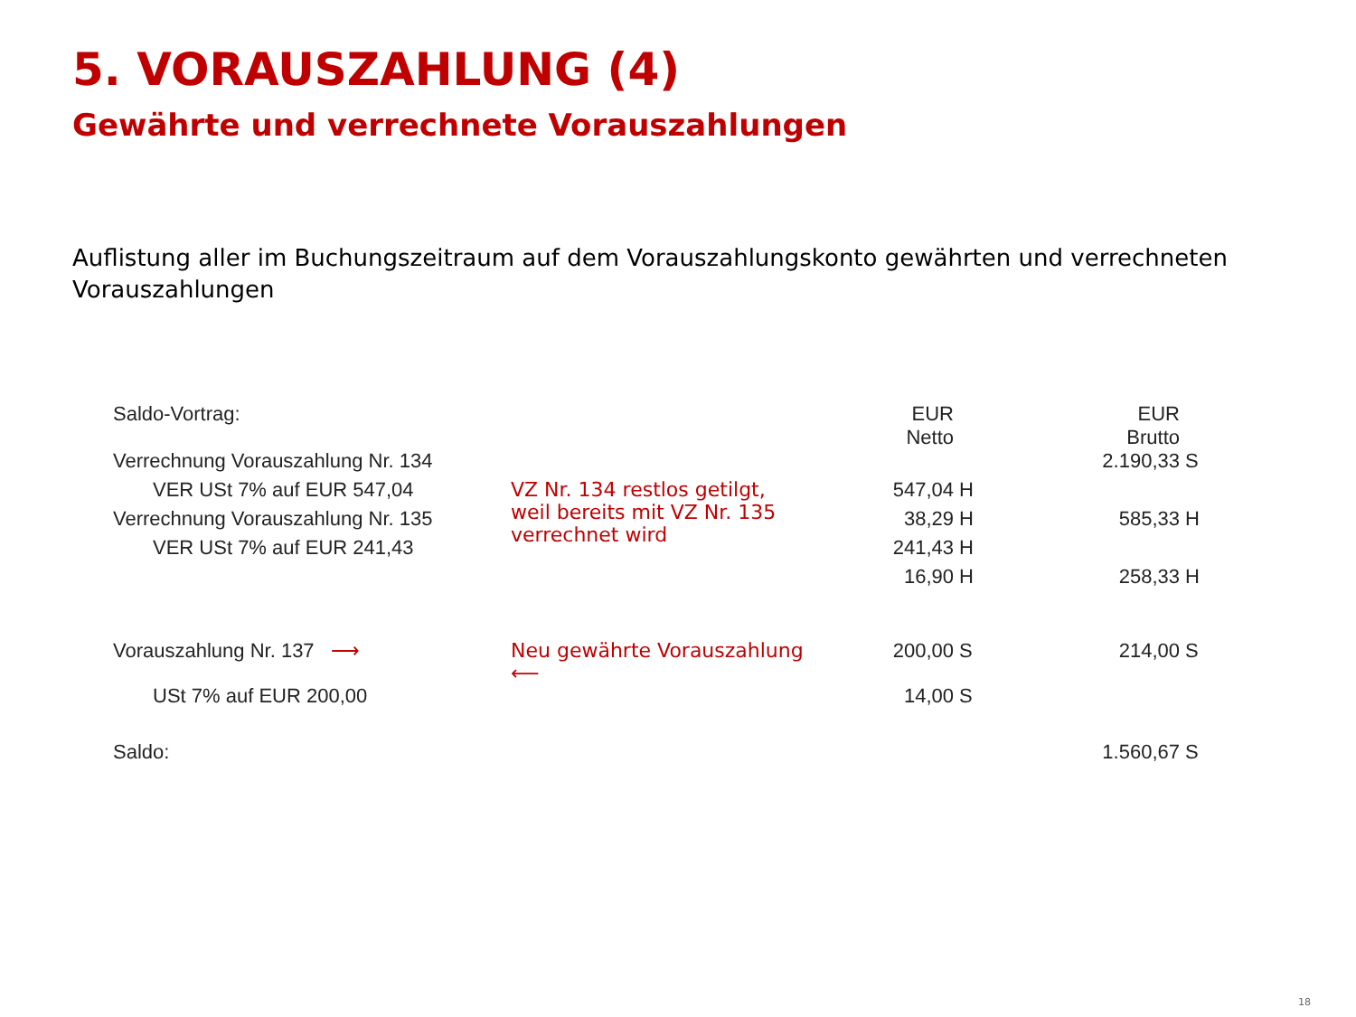5. VORAUSZAHLUNG (4)
Gewährte und verrechnete Vorauszahlungen
Auflistung aller im Buchungszeitraum auf dem Vorauszahlungskonto gewährten und verrechneten Vorauszahlungen
| Saldo-Vortrag: | | EUR Netto | | EUR Brutto | |
| --- | --- | --- | --- | --- | --- |
| Verrechnung Vorauszahlung Nr. 134 | | | | 2.190,33 | S |
| VER USt 7% auf EUR 547,04 | VZ Nr. 134 restlos getilgt, weil bereits mit VZ Nr. 135 verrechnet wird | 547,04 | H | | |
| Verrechnung Vorauszahlung Nr. 135 | | 38,29 | H | 585,33 | H |
| VER USt 7% auf EUR 241,43 | | 241,43 | H | | |
| | | 16,90 | H | 258,33 | H |
| Vorauszahlung Nr. 137 ⟶ | Neu gewährte Vorauszahlung ⟵ | 200,00 | S | 214,00 | S |
| USt 7% auf EUR 200,00 | | 14,00 | S | | |
| Saldo: | | | | 1.560,67 | S |
18